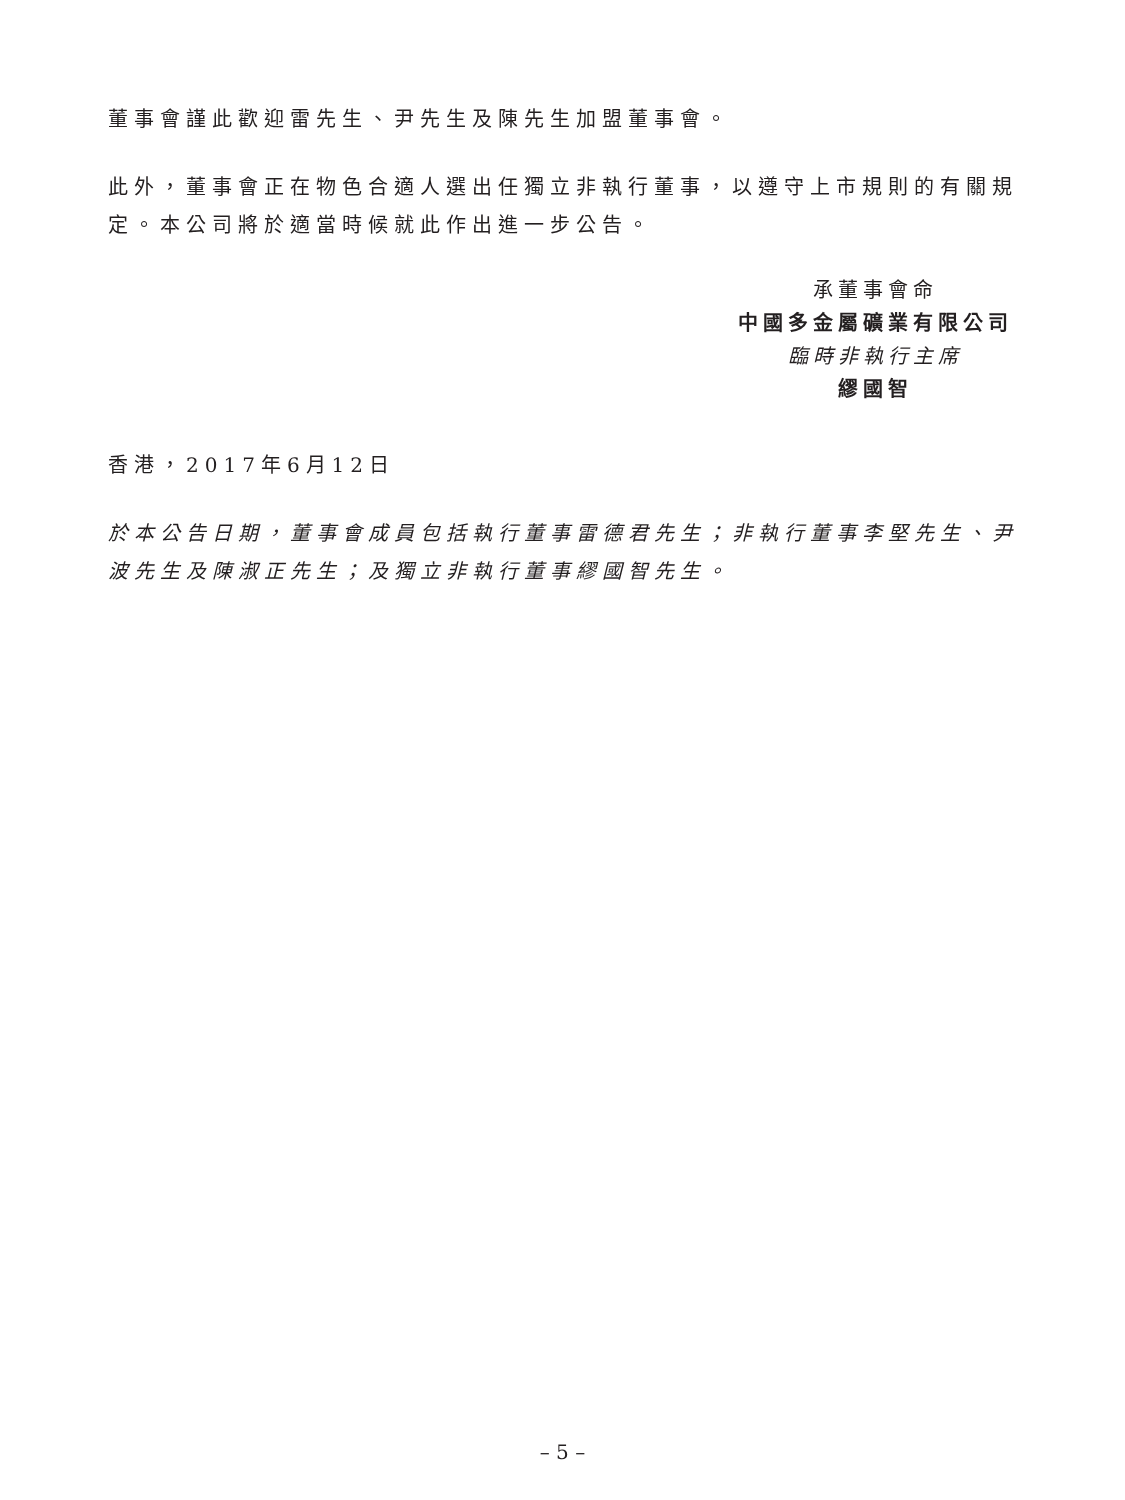董事會謹此歡迎雷先生、尹先生及陳先生加盟董事會。
此外，董事會正在物色合適人選出任獨立非執行董事，以遵守上市規則的有關規定。本公司將於適當時候就此作出進一步公告。
承董事會命
中國多金屬礦業有限公司
臨時非執行主席
繆國智
香港，2017年6月12日
於本公告日期，董事會成員包括執行董事雷德君先生；非執行董事李堅先生、尹波先生及陳淑正先生；及獨立非執行董事繆國智先生。
– 5 –